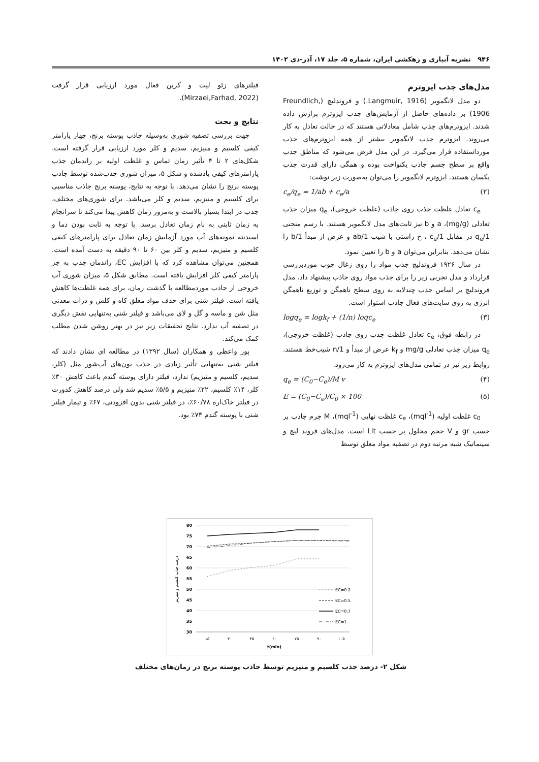۹۴۶ نشریه آبیاری و زهکشی ایران، شماره ۵، جلد ۱۷، آذر-دی ۱۴۰۲
مدل‌های جذب ایزوترم
دو مدل لانگمویر (Langmuir, 1916.) و فروندلیچ (Freundlich, 1906) بر داده‌های حاصل از آزمایش‌های جذب ایزوترم برازش داده شدند. ایزوترم‌های جذب شامل معادلاتی هستند که در حالت تعادل به کار می‌روند. ایزوترم جذب لانگمویر بیشتر از همه ایزوترم‌های جذب مورداستفاده قرار می‌گیرد. در این مدل فرض می‌شود که مناطق جذب واقع بر سطح جسم جاذب یکنواخت بوده و همگی دارای قدرت جذب یکسان هستند. ایزوترم لانگمویر را می‌توان به‌صورت زیر نوشت:
c<sub>e</sub>/q<sub>e</sub> = 1/ab + c<sub>e</sub>/a (۲)
c<sub>e</sub> تعادل غلظت جذب روی جاذب (غلظت خروجی)، q<sub>e</sub> میزان جذب تعادلی (mg/g)، a و b نیز ثابت‌های مدل لانگمویر هستند. با رسم منحنی 1/q<sub>e</sub> در مقابل 1/c<sub>e</sub> ، خ راستی با شیب 1/ab و عرض از مبدأ 1/b را نشان می‌دهد. بنابراین می‌توان a و b را تعیین نمود.
در سال ۱۹۲۶ فروندلیچ جذب مواد را روی زغال چوب موردبررسی قرارداد و مدل تجربی زیر را برای جذب مواد روی جاذب پیشنهاد داد. مدل فروندلیچ بر اساس جذب چندلایه به روی سطح ناهمگن و توزیع ناهمگن انرژی به روی سایت‌های فعال جاذب استوار است.
logq<sub>e</sub> = logk<sub>f</sub> + (1/n) loqc<sub>e</sub> (۳)
در رابطه فوق، c<sub>e</sub> تعادل غلظت جذب روی جاذب (غلظت خروجی)، q<sub>e</sub> میزان جذب تعادلی mg/g و k<sub>f</sub> عرض از مبدأ و 1/n شیب‌خط هستند. روابط زیر نیز در تمامی مدل‌های ایزوترم به کار می‌رود.
q<sub>e</sub> = (C<sub>0</sub>−C<sub>e</sub>)/M v (۴)
E = (C<sub>0</sub>−C<sub>e</sub>)/C<sub>0</sub> × 100 (۵)
c<sub>0</sub> غلظت اولیه (mql<sup>-1</sup>)، c<sub>e</sub> غلظت نهایی (mql<sup>-1</sup>)، M جرم جاذب بر حسب gr و V حجم محلول بر حسب Lit است. مدل‌های فروند لیچ و سینماتیک شبه مرتبه دوم در تصفیه مواد معلق توسط
فیلترهای زئو لیت و کربن فعال مورد ارزیابی قرار گرفت (Mirzaei,Farhad, 2022).
نتایج و بحث
جهت بررسی تصفیه شوری به‌وسیله جاذب پوسته برنج، چهار پارامتر کیفی کلسیم و منیزیم، سدیم و کلر مورد ارزیابی قرار گرفته است. شکل‌های ۲ تا ۴ تأثیر زمان تماس و غلظت اولیه بر راندمان جذب پارامترهای کیفی یادشده و شکل ۵، میزان شوری جذب‌شده توسط جاذب پوسته برنج را نشان می‌دهد. با توجه به نتایج، پوسته برنج جاذب مناسبی برای کلسیم و منیزیم، سدیم و کلر می‌باشد. برای شوری‌های مختلف، جذب در ابتدا بسیار بالاست و به‌مرور زمان کاهش پیدا می‌کند تا سرانجام به زمان ثابتی به نام زمان تعادل برسد. با توجه به ثابت بودن دما و اسیدیته نمونه‌های آب مورد آزمایش زمان تعادل برای پارامترهای کیفی کلسیم و منیزیم، سدیم و کلر بین ۶۰ تا ۹۰ دقیقه به دست آمده است. همچنین می‌توان مشاهده کرد که با افزایش EC، راندمان جذب به جز پارامتر کیفی کلر افزایش یافته است. مطابق شکل ۵، میزان شوری آب خروجی از جاذب موردمطالعه با گذشت زمان، برای همه غلظت‌ها کاهش یافته است. فیلتر شنی برای حذف مواد معلق کاه و کلش و ذرات معدنی مثل شن و ماسه و گل و لای می‌باشد و فیلتر شنی به‌تنهایی نقش دیگری در تصفیه آب ندارد. نتایج تحقیقات زیر نیز در بهتر روشن شدن مطلب کمک می‌کند.
پور واعظی و همکاران (سال ۱۳۹۲) در مطالعه ای نشان دادند که فیلتر شنی به‌تنهایی تأثیر زیادی در جذب یون‌های آب‌شور مثل (کلر، سدیم، کلسیم و منیزیم) ندارد، فیلتر دارای پوسته گندم باعث کاهش ۳۰٪ کلر، ۱۴٪ کلسیم، ۲۲٪ منیزیم و ۵/۵٪ سدیم شد ولی درصد کاهش کدورت در فیلتر خاک‌اره ۶۰/۷۸٪، در فیلتر شنی بدون افزودنی، ۶۷٪ و تیمار فیلتر شنی با پوسته گندم ۷۴٪ بود.
80
75
70
65
60
55
50
45
40
35
30
۱۵
۳۰
۴۵
۶۰
۷۵
۹۰
۱۰۵
t(min)
درصد جذب کلسیم و منیزیم
EC=0.2
EC=0.5
EC=0.7
EC=1
شکل ۲- درصد جذب کلسیم و منیزیم توسط جاذب پوسته برنج در زمان‌های مختلف